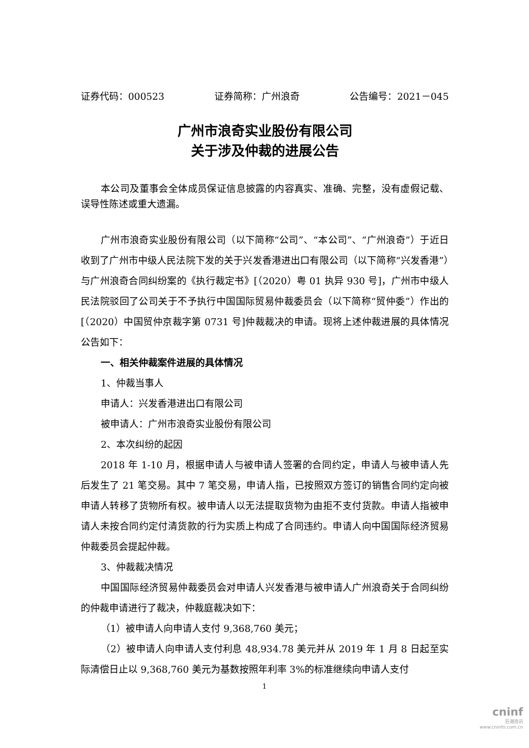证券代码：000523 证券简称：广州浪奇 公告编号：2021－045
广州市浪奇实业股份有限公司
关于涉及仲裁的进展公告
本公司及董事会全体成员保证信息披露的内容真实、准确、完整，没有虚假记载、误导性陈述或重大遗漏。
广州市浪奇实业股份有限公司（以下简称“公司”、“本公司”、“广州浪奇”）于近日收到了广州市中级人民法院下发的关于兴发香港进出口有限公司（以下简称“兴发香港”）与广州浪奇合同纠纷案的《执行裁定书》[（2020）粤 01 执异 930 号]，广州市中级人民法院驳回了公司关于不予执行中国国际贸易仲裁委员会（以下简称“贸仲委”）作出的[（2020）中国贸仲京裁字第 0731 号]仲裁裁决的申请。现将上述仲裁进展的具体情况公告如下：
一、相关仲裁案件进展的具体情况
1、仲裁当事人
申请人：兴发香港进出口有限公司
被申请人：广州市浪奇实业股份有限公司
2、本次纠纷的起因
2018 年 1-10 月，根据申请人与被申请人签署的合同约定，申请人与被申请人先后发生了 21 笔交易。其中 7 笔交易，申请人指，已按照双方签订的销售合同约定向被申请人转移了货物所有权。被申请人以无法提取货物为由拒不支付货款。申请人指被申请人未按合同约定付清货款的行为实质上构成了合同违约。申请人向中国国际经济贸易仲裁委员会提起仲裁。
3、仲裁裁决情况
中国国际经济贸易仲裁委员会对申请人兴发香港与被申请人广州浪奇关于合同纠纷的仲裁申请进行了裁决，仲裁庭裁决如下：
（1）被申请人向申请人支付 9,368,760 美元；
（2）被申请人向申请人支付利息 48,934.78 美元并从 2019 年 1 月 8 日起至实际清偿日止以 9,368,760 美元为基数按照年利率 3%的标准继续向申请人支付
1
cninf
巨潮资讯
www.cninfo.com.cn